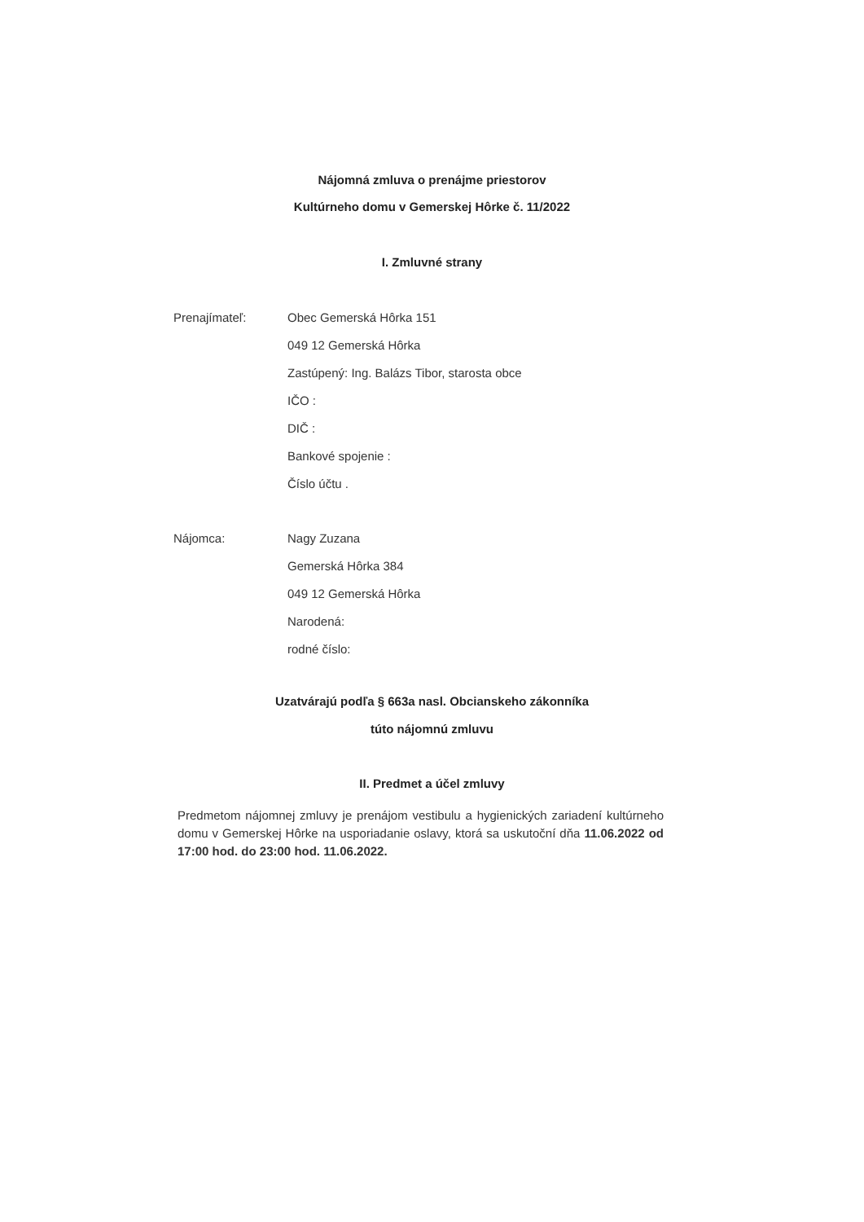Nájomná zmluva o prenájme priestorov
Kultúrneho domu v Gemerskej Hôrke č. 11/2022
I. Zmluvné strany
Prenajímateľ:
Obec Gemerská Hôrka 151
049 12 Gemerská Hôrka
Zastúpený: Ing. Balázs Tibor, starosta obce
IČO :
DIČ :
Bankové spojenie :
Číslo účtu .
Nájomca:
Nagy Zuzana
Gemerská Hôrka 384
049 12 Gemerská Hôrka
Narodená:
rodné číslo:
Uzatvárajú podľa § 663a nasl. Obcianskeho zákonníka
túto nájomnú zmluvu
II. Predmet a účel zmluvy
Predmetom nájomnej zmluvy je prenájom vestibulu a hygienických zariadení kultúrneho domu v Gemerskej Hôrke na usporiadanie oslavy, ktorá sa uskutoční dňa 11.06.2022 od 17:00 hod. do 23:00 hod. 11.06.2022.